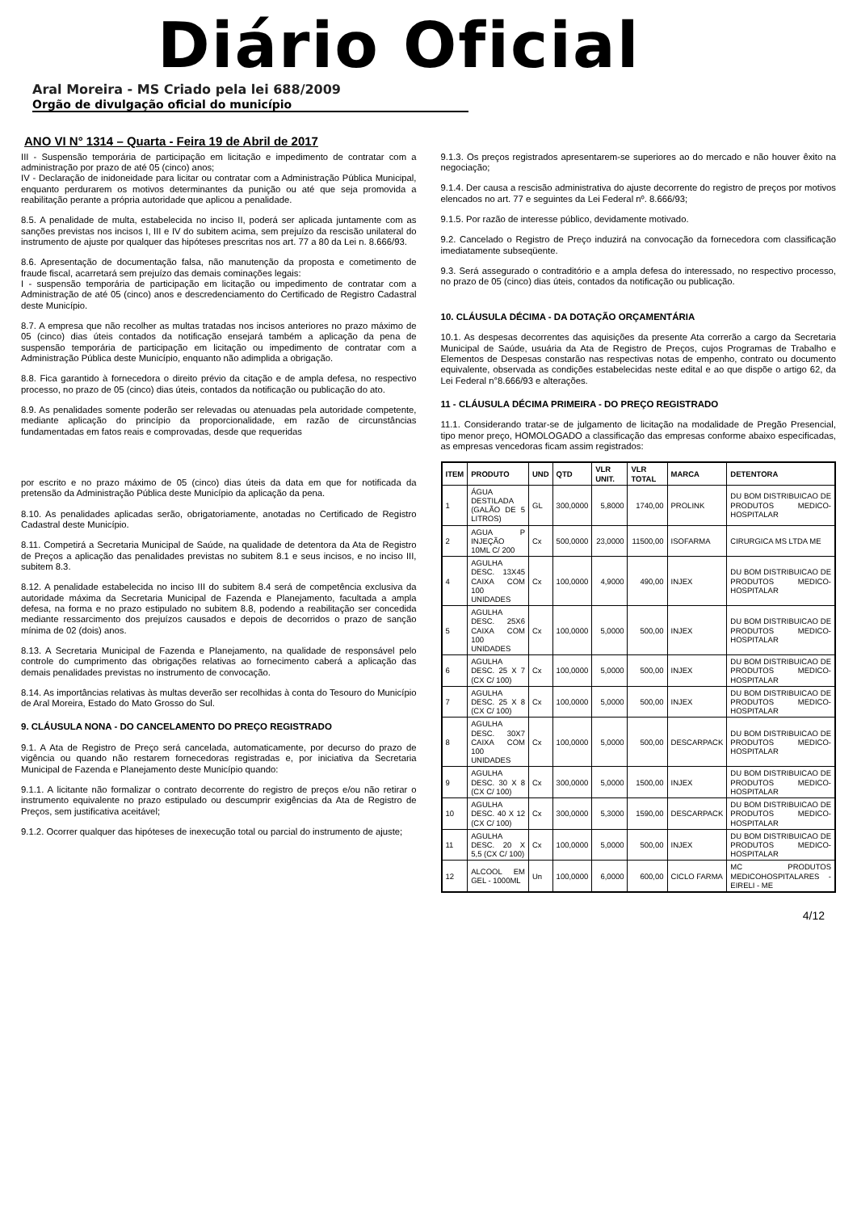Diário Oficial
Aral Moreira - MS Criado pela lei 688/2009
Orgão de divulgação oficial do município
ANO VI N° 1314 – Quarta - Feira 19 de Abril de 2017
III - Suspensão temporária de participação em licitação e impedimento de contratar com a administração por prazo de até 05 (cinco) anos;
IV - Declaração de inidoneidade para licitar ou contratar com a Administração Pública Municipal, enquanto perdurarem os motivos determinantes da punição ou até que seja promovida a reabilitação perante a própria autoridade que aplicou a penalidade.
8.5. A penalidade de multa, estabelecida no inciso II, poderá ser aplicada juntamente com as sanções previstas nos incisos I, III e IV do subitem acima, sem prejuízo da rescisão unilateral do instrumento de ajuste por qualquer das hipóteses prescritas nos art. 77 a 80 da Lei n. 8.666/93.
8.6. Apresentação de documentação falsa, não manutenção da proposta e cometimento de fraude fiscal, acarretará sem prejuízo das demais cominações legais:
I - suspensão temporária de participação em licitação ou impedimento de contratar com a Administração de até 05 (cinco) anos e descredenciamento do Certificado de Registro Cadastral deste Município.
8.7. A empresa que não recolher as multas tratadas nos incisos anteriores no prazo máximo de 05 (cinco) dias úteis contados da notificação ensejará também a aplicação da pena de suspensão temporária de participação em licitação ou impedimento de contratar com a Administração Pública deste Município, enquanto não adimplida a obrigação.
8.8. Fica garantido à fornecedora o direito prévio da citação e de ampla defesa, no respectivo processo, no prazo de 05 (cinco) dias úteis, contados da notificação ou publicação do ato.
8.9. As penalidades somente poderão ser relevadas ou atenuadas pela autoridade competente, mediante aplicação do princípio da proporcionalidade, em razão de circunstâncias fundamentadas em fatos reais e comprovadas, desde que requeridas
por escrito e no prazo máximo de 05 (cinco) dias úteis da data em que for notificada da pretensão da Administração Pública deste Município da aplicação da pena.
8.10. As penalidades aplicadas serão, obrigatoriamente, anotadas no Certificado de Registro Cadastral deste Município.
8.11. Competirá a Secretaria Municipal de Saúde, na qualidade de detentora da Ata de Registro de Preços a aplicação das penalidades previstas no subitem 8.1 e seus incisos, e no inciso III, subitem 8.3.
8.12. A penalidade estabelecida no inciso III do subitem 8.4 será de competência exclusiva da autoridade máxima da Secretaria Municipal de Fazenda e Planejamento, facultada a ampla defesa, na forma e no prazo estipulado no subitem 8.8, podendo a reabilitação ser concedida mediante ressarcimento dos prejuízos causados e depois de decorridos o prazo de sanção mínima de 02 (dois) anos.
8.13. A Secretaria Municipal de Fazenda e Planejamento, na qualidade de responsável pelo controle do cumprimento das obrigações relativas ao fornecimento caberá a aplicação das demais penalidades previstas no instrumento de convocação.
8.14. As importâncias relativas às multas deverão ser recolhidas à conta do Tesouro do Município de Aral Moreira, Estado do Mato Grosso do Sul.
9. CLÁUSULA NONA - DO CANCELAMENTO DO PREÇO REGISTRADO
9.1. A Ata de Registro de Preço será cancelada, automaticamente, por decurso do prazo de vigência ou quando não restarem fornecedoras registradas e, por iniciativa da Secretaria Municipal de Fazenda e Planejamento deste Município quando:
9.1.1. A licitante não formalizar o contrato decorrente do registro de preços e/ou não retirar o instrumento equivalente no prazo estipulado ou descumprir exigências da Ata de Registro de Preços, sem justificativa aceitável;
9.1.2. Ocorrer qualquer das hipóteses de inexecução total ou parcial do instrumento de ajuste;
9.1.3. Os preços registrados apresentarem-se superiores ao do mercado e não houver êxito na negociação;
9.1.4. Der causa a rescisão administrativa do ajuste decorrente do registro de preços por motivos elencados no art. 77 e seguintes da Lei Federal nº. 8.666/93;
9.1.5. Por razão de interesse público, devidamente motivado.
9.2. Cancelado o Registro de Preço induzirá na convocação da fornecedora com classificação imediatamente subseqüente.
9.3. Será assegurado o contraditório e a ampla defesa do interessado, no respectivo processo, no prazo de 05 (cinco) dias úteis, contados da notificação ou publicação.
10. CLÁUSULA DÉCIMA - DA DOTAÇÃO ORÇAMENTÁRIA
10.1. As despesas decorrentes das aquisições da presente Ata correrão a cargo da Secretaria Municipal de Saúde, usuária da Ata de Registro de Preços, cujos Programas de Trabalho e Elementos de Despesas constarão nas respectivas notas de empenho, contrato ou documento equivalente, observada as condições estabelecidas neste edital e ao que dispõe o artigo 62, da Lei Federal n°8.666/93 e alterações.
11 - CLÁUSULA DÉCIMA PRIMEIRA - DO PREÇO REGISTRADO
11.1. Considerando tratar-se de julgamento de licitação na modalidade de Pregão Presencial, tipo menor preço, HOMOLOGADO a classificação das empresas conforme abaixo especificadas, as empresas vencedoras ficam assim registrados:
| ITEM | PRODUTO | UND | QTD | VLR UNIT. | VLR TOTAL | MARCA | DETENTORA |
| --- | --- | --- | --- | --- | --- | --- | --- |
| 1 | ÁGUA DESTILADA (GALÃO DE 5 LITROS) | GL | 300,0000 | 5,8000 | 1740,00 | PROLINK | DU BOM DISTRIBUICAO DE PRODUTOS MEDICO-HOSPITALAR |
| 2 | AGUA P INJEÇÃO 10ML C/ 200 | Cx | 500,0000 | 23,0000 | 11500,00 | ISOFARMA | CIRURGICA MS LTDA ME |
| 4 | AGULHA DESC. 13X45 CAIXA COM 100 UNIDADES | Cx | 100,0000 | 4,9000 | 490,00 | INJEX | DU BOM DISTRIBUICAO DE PRODUTOS MEDICO-HOSPITALAR |
| 5 | AGULHA DESC. 25X6 CAIXA COM 100 UNIDADES | Cx | 100,0000 | 5,0000 | 500,00 | INJEX | DU BOM DISTRIBUICAO DE PRODUTOS MEDICO-HOSPITALAR |
| 6 | AGULHA DESC. 25 X 7 (CX C/ 100) | Cx | 100,0000 | 5,0000 | 500,00 | INJEX | DU BOM DISTRIBUICAO DE PRODUTOS MEDICO-HOSPITALAR |
| 7 | AGULHA DESC. 25 X 8 (CX C/ 100) | Cx | 100,0000 | 5,0000 | 500,00 | INJEX | DU BOM DISTRIBUICAO DE PRODUTOS MEDICO-HOSPITALAR |
| 8 | AGULHA DESC. 30X7 CAIXA COM 100 UNIDADES | Cx | 100,0000 | 5,0000 | 500,00 | DESCARPACK | DU BOM DISTRIBUICAO DE PRODUTOS MEDICO-HOSPITALAR |
| 9 | AGULHA DESC. 30 X 8 (CX C/ 100) | Cx | 300,0000 | 5,0000 | 1500,00 | INJEX | DU BOM DISTRIBUICAO DE PRODUTOS MEDICO-HOSPITALAR |
| 10 | AGULHA DESC. 40 X 12 (CX C/ 100) | Cx | 300,0000 | 5,3000 | 1590,00 | DESCARPACK | DU BOM DISTRIBUICAO DE PRODUTOS MEDICO-HOSPITALAR |
| 11 | AGULHA DESC. 20 X 5,5 (CX C/ 100) | Cx | 100,0000 | 5,0000 | 500,00 | INJEX | DU BOM DISTRIBUICAO DE PRODUTOS MEDICO-HOSPITALAR |
| 12 | ALCOOL EM GEL - 1000ML | Un | 100,0000 | 6,0000 | 600,00 | CICLO FARMA | MC PRODUTOS MEDICOHOSPITALARES - EIRELI - ME |
4/12